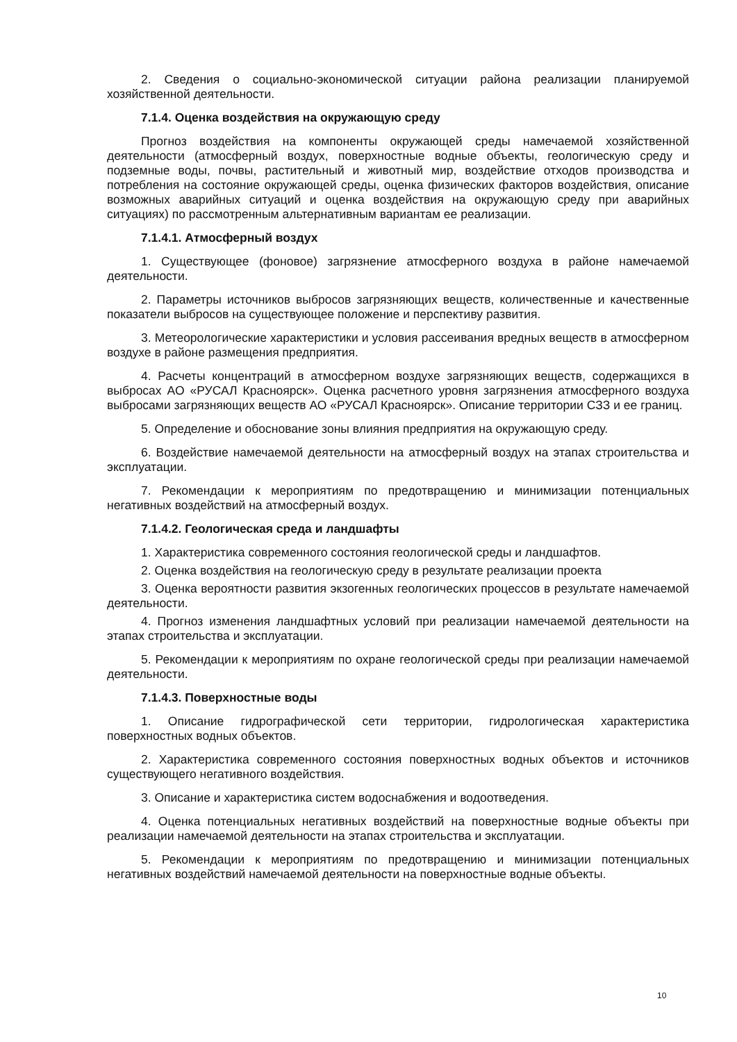2. Сведения о социально-экономической ситуации района реализации планируемой хозяйственной деятельности.
7.1.4. Оценка воздействия на окружающую среду
Прогноз воздействия на компоненты окружающей среды намечаемой хозяйственной деятельности (атмосферный воздух, поверхностные водные объекты, геологическую среду и подземные воды, почвы, растительный и животный мир, воздействие отходов производства и потребления на состояние окружающей среды, оценка физических факторов воздействия, описание возможных аварийных ситуаций и оценка воздействия на окружающую среду при аварийных ситуациях) по рассмотренным альтернативным вариантам ее реализации.
7.1.4.1. Атмосферный воздух
1. Существующее (фоновое) загрязнение атмосферного воздуха в районе намечаемой деятельности.
2. Параметры источников выбросов загрязняющих веществ, количественные и качественные показатели выбросов на существующее положение и перспективу развития.
3. Метеорологические характеристики и условия рассеивания вредных веществ в атмосферном воздухе в районе размещения предприятия.
4. Расчеты концентраций в атмосферном воздухе загрязняющих веществ, содержащихся в выбросах АО «РУСАЛ Красноярск». Оценка расчетного уровня загрязнения атмосферного воздуха выбросами загрязняющих веществ АО «РУСАЛ Красноярск». Описание территории СЗЗ и ее границ.
5. Определение и обоснование зоны влияния предприятия на окружающую среду.
6. Воздействие намечаемой деятельности на атмосферный воздух на этапах строительства и эксплуатации.
7. Рекомендации к мероприятиям по предотвращению и минимизации потенциальных негативных воздействий на атмосферный воздух.
7.1.4.2. Геологическая среда и ландшафты
1. Характеристика современного состояния геологической среды и ландшафтов.
2. Оценка воздействия на геологическую среду в результате реализации проекта
3. Оценка вероятности развития экзогенных геологических процессов в результате намечаемой деятельности.
4. Прогноз изменения ландшафтных условий при реализации намечаемой деятельности на этапах строительства и эксплуатации.
5. Рекомендации к мероприятиям по охране геологической среды при реализации намечаемой деятельности.
7.1.4.3. Поверхностные воды
1. Описание гидрографической сети территории, гидрологическая характеристика поверхностных водных объектов.
2. Характеристика современного состояния поверхностных водных объектов и источников существующего негативного воздействия.
3. Описание и характеристика систем водоснабжения и водоотведения.
4. Оценка потенциальных негативных воздействий на поверхностные водные объекты при реализации намечаемой деятельности на этапах строительства и эксплуатации.
5. Рекомендации к мероприятиям по предотвращению и минимизации потенциальных негативных воздействий намечаемой деятельности на поверхностные водные объекты.
10